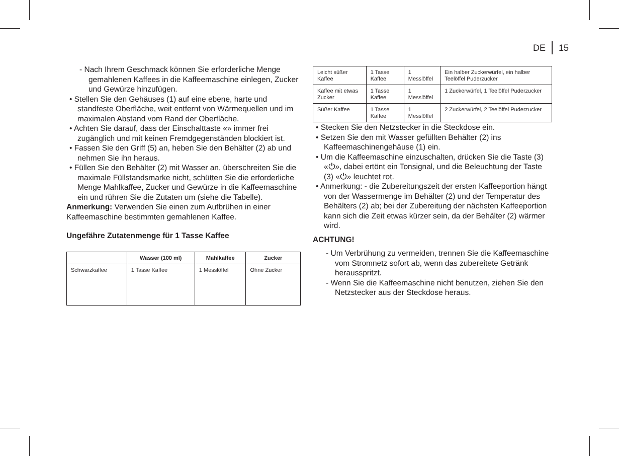DE 15
- Nach Ihrem Geschmack können Sie erforderliche Menge gemahlenen Kaffees in die Kaffeemaschine einlegen, Zucker und Gewürze hinzufügen.
• Stellen Sie den Gehäuses (1) auf eine ebene, harte und standfeste Oberfläche, weit entfernt von Wärmequellen und im maximalen Abstand vom Rand der Oberfläche.
• Achten Sie darauf, dass der Einschalttaste «» immer frei zugänglich und mit keinen Fremdgegenständen blockiert ist.
• Fassen Sie den Griff (5) an, heben Sie den Behälter (2) ab und nehmen Sie ihn heraus.
• Füllen Sie den Behälter (2) mit Wasser an, überschreiten Sie die maximale Füllstandsmarke nicht, schütten Sie die erforderliche Menge Mahlkaffee, Zucker und Gewürze in die Kaffeemaschine ein und rühren Sie die Zutaten um (siehe die Tabelle).
Anmerkung: Verwenden Sie einen zum Aufbrühen in einer Kaffeemaschine bestimmten gemahlenen Kaffee.
Ungefähre Zutatenmenge für 1 Tasse Kaffee
| | Wasser (100 ml) | Mahlkaffee | Zucker |
| --- | --- | --- | --- |
| Schwarzkaffee | 1 Tasse Kaffee | 1 Messlöffel | Ohne Zucker |
| Leicht süßer Kaffee | 1 Tasse Kaffee | 1 Messlöffel | Ein halber Zuckerwürfel, ein halber Teelöffel Puderzucker |
| Kaffee mit etwas Zucker | 1 Tasse Kaffee | 1 Messlöffel | 1 Zuckerwürfel, 1 Teelöffel Puderzucker |
| Süßer Kaffee | 1 Tasse Kaffee | 1 Messlöffel | 2 Zuckerwürfel, 2 Teelöffel Puderzucker |
• Stecken Sie den Netzstecker in die Steckdose ein.
• Setzen Sie den mit Wasser gefüllten Behälter (2) ins Kaffeemaschinengehäuse (1) ein.
• Um die Kaffeemaschine einzuschalten, drücken Sie die Taste (3) «⏻», dabei ertönt ein Tonsignal, und die Beleuchtung der Taste (3) «⏻» leuchtet rot.
• Anmerkung: - die Zubereitungszeit der ersten Kaffeeportion hängt von der Wassermenge im Behälter (2) und der Temperatur des Behälters (2) ab; bei der Zubereitung der nächsten Kaffeeportion kann sich die Zeit etwas kürzer sein, da der Behälter (2) wärmer wird.
ACHTUNG!
- Um Verbrühung zu vermeiden, trennen Sie die Kaffeemaschine vom Stromnetz sofort ab, wenn das zubereitete Getränk herausspritzt.
- Wenn Sie die Kaffeemaschine nicht benutzen, ziehen Sie den Netzstecker aus der Steckdose heraus.